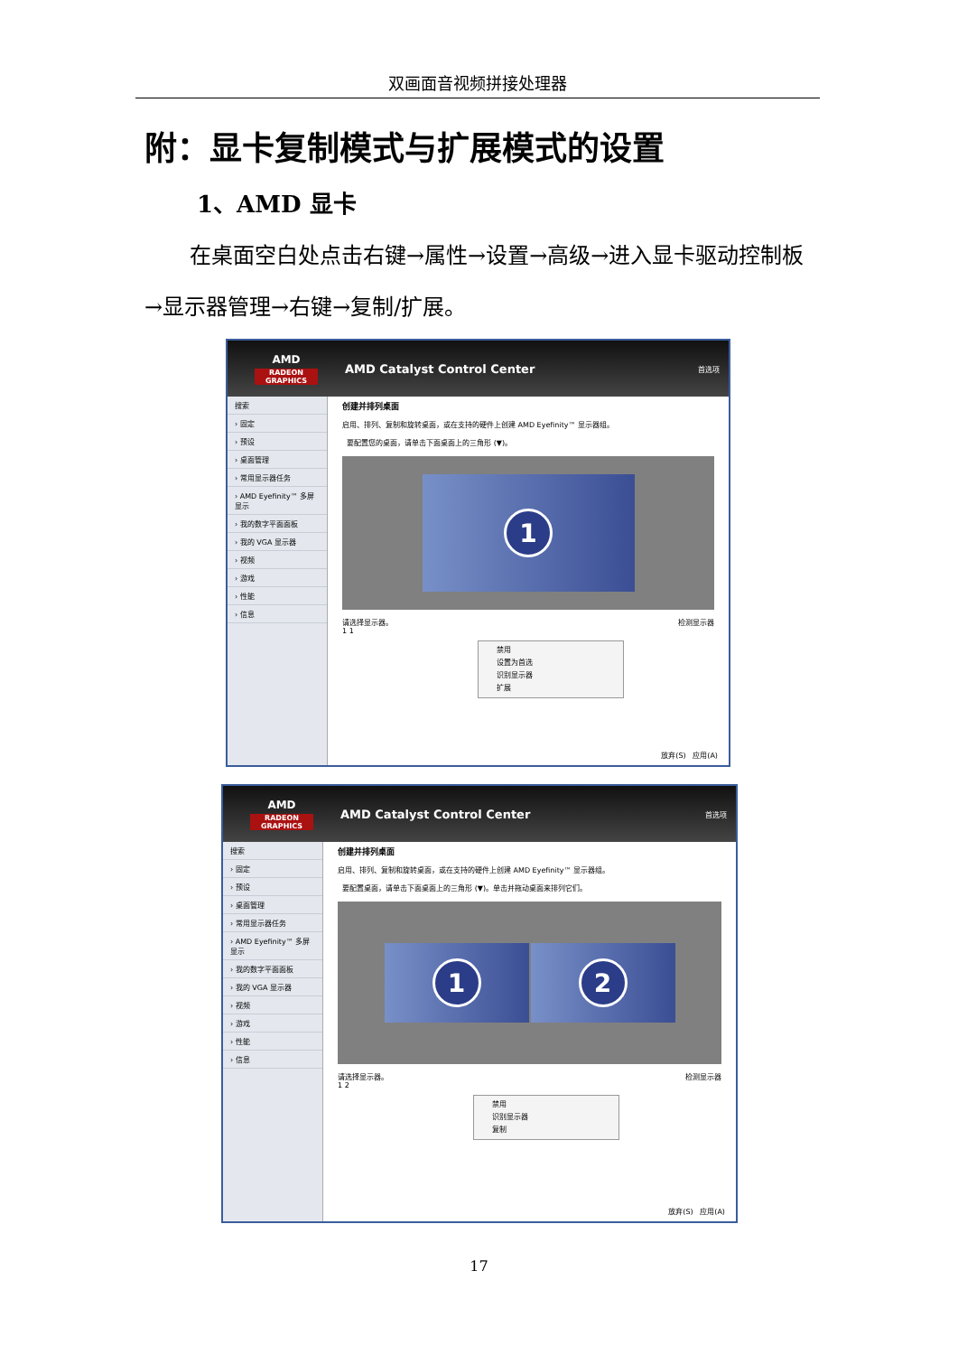双画面音视频拼接处理器
附：显卡复制模式与扩展模式的设置
1、AMD 显卡
在桌面空白处点击右键→属性→设置→高级→进入显卡驱动控制板→显示器管理→右键→复制/扩展。
AMD
RADEON GRAPHICS
AMD Catalyst Control Center
首选项
搜索
› 固定
› 预设
› 桌面管理
› 常用显示器任务
› AMD Eyefinity™ 多屏显示
› 我的数字平面面板
› 我的 VGA 显示器
› 视频
› 游戏
› 性能
› 信息
创建并排列桌面
启用、排列、复制和旋转桌面，或在支持的硬件上创建 AMD Eyefinity™ 显示器组。
要配置您的桌面，请单击下面桌面上的三角形 (▼)。
1
请选择显示器。 检测显示器
1 1
禁用
设置为首选
识别显示器
扩展
放弃(S) 应用(A)
AMD
RADEON GRAPHICS
AMD Catalyst Control Center
首选项
搜索
› 固定
› 预设
› 桌面管理
› 常用显示器任务
› AMD Eyefinity™ 多屏显示
› 我的数字平面面板
› 我的 VGA 显示器
› 视频
› 游戏
› 性能
› 信息
创建并排列桌面
启用、排列、复制和旋转桌面，或在支持的硬件上创建 AMD Eyefinity™ 显示器组。
要配置桌面，请单击下面桌面上的三角形 (▼)。单击并拖动桌面来排列它们。
1 2
请选择显示器。 检测显示器
1 2
禁用
识别显示器
复制
放弃(S) 应用(A)
17